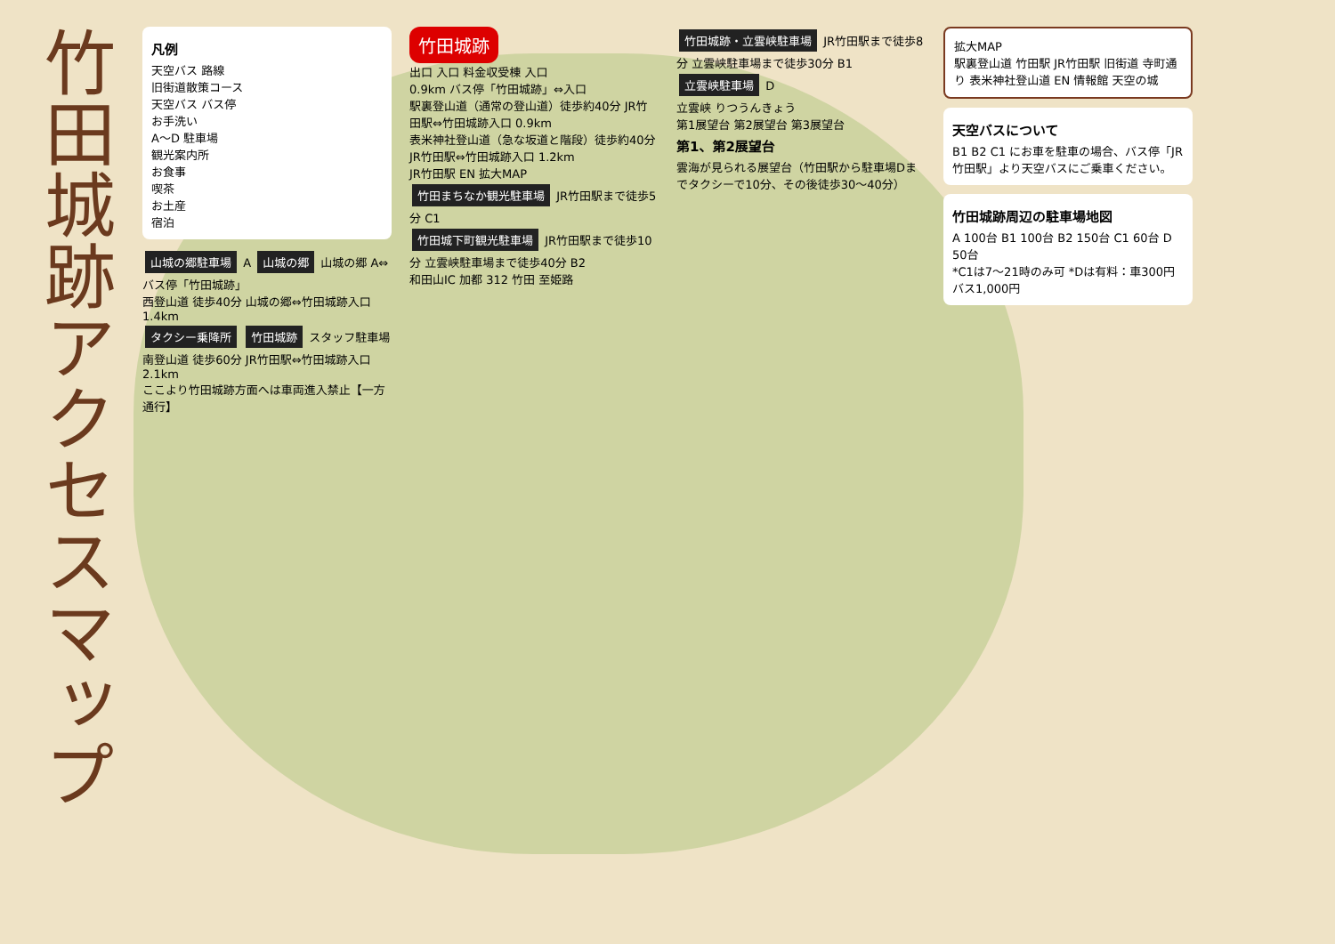竹田城跡アクセスマップ
凡例
天空バス 路線
旧街道散策コース
天空バス バス停
お手洗い
A～D 駐車場
観光案内所
お食事
喫茶
お土産
宿泊
山城の郷駐車場 A 山城の郷 山城の郷 A⇔バス停「竹田城跡」
西登山道 徒歩40分 山城の郷⇔竹田城跡入口
1.4km
タクシー乗降所 竹田城跡 スタッフ駐車場
南登山道 徒歩60分 JR竹田駅⇔竹田城跡入口
2.1km
ここより竹田城跡方面へは車両進入禁止【一方通行】
竹田城跡
出口 入口 料金収受棟 入口
0.9km バス停「竹田城跡」⇔入口
駅裏登山道（通常の登山道）徒歩約40分 JR竹田駅⇔竹田城跡入口 0.9km
表米神社登山道（急な坂道と階段）徒歩約40分 JR竹田駅⇔竹田城跡入口 1.2km
JR竹田駅 EN 拡大MAP
竹田まちなか観光駐車場 JR竹田駅まで徒歩5分 C1
竹田城下町観光駐車場 JR竹田駅まで徒歩10分 立雲峡駐車場まで徒歩40分 B2
和田山IC 加都 312 竹田 至姫路
竹田城跡・立雲峡駐車場 JR竹田駅まで徒歩8分 立雲峡駐車場まで徒歩30分 B1
立雲峡駐車場 D
立雲峡 りつうんきょう
第1展望台 第2展望台 第3展望台
第1、第2展望台
雲海が見られる展望台（竹田駅から駐車場Dまでタクシーで10分、その後徒歩30〜40分）
拡大MAP
駅裏登山道 竹田駅 JR竹田駅 旧街道 寺町通り 表米神社登山道 EN 情報館 天空の城
天空バスについて
B1 B2 C1 にお車を駐車の場合、バス停「JR竹田駅」より天空バスにご乗車ください。
竹田城跡周辺の駐車場地図
A 100台 B1 100台 B2 150台 C1 60台 D 50台
*C1は7〜21時のみ可 *Dは有料：車300円 バス1,000円